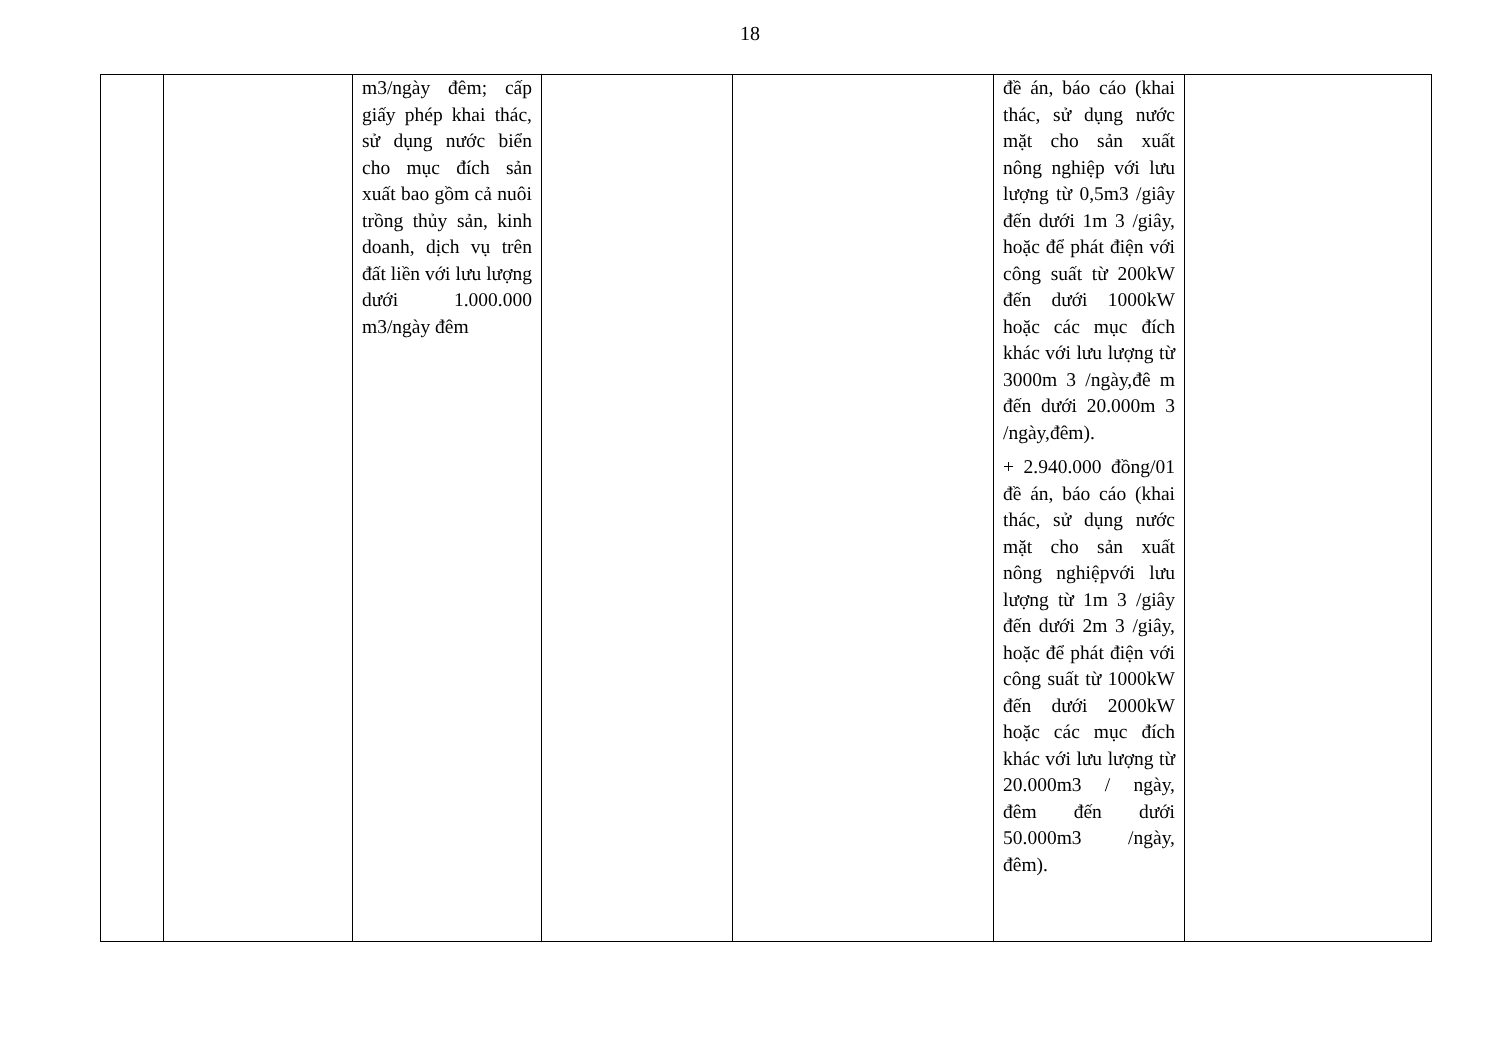18
| | | m3/ngày đêm; cấp giấy phép khai thác, sử dụng nước biển cho mục đích sản xuất bao gồm cả nuôi trồng thủy sản, kinh doanh, dịch vụ trên đất liền với lưu lượng dưới 1.000.000 m3/ngày đêm | | | đề án, báo cáo (khai thác, sử dụng nước mặt cho sản xuất nông nghiệp với lưu lượng từ 0,5m3 /giây đến dưới 1m 3 /giây, hoặc để phát điện với công suất từ 200kW đến dưới 1000kW hoặc các mục đích khác với lưu lượng từ 3000m 3 /ngày,đê m đến dưới 20.000m 3 /ngày,đêm). + 2.940.000 đồng/01 đề án, báo cáo (khai thác, sử dụng nước mặt cho sản xuất nông nghiệpvới lưu lượng từ 1m 3 /giây đến dưới 2m 3 /giây, hoặc để phát điện với công suất từ 1000kW đến dưới 2000kW hoặc các mục đích khác với lưu lượng từ 20.000m3 / ngày, đêm đến dưới 50.000m3 /ngày, đêm). | |